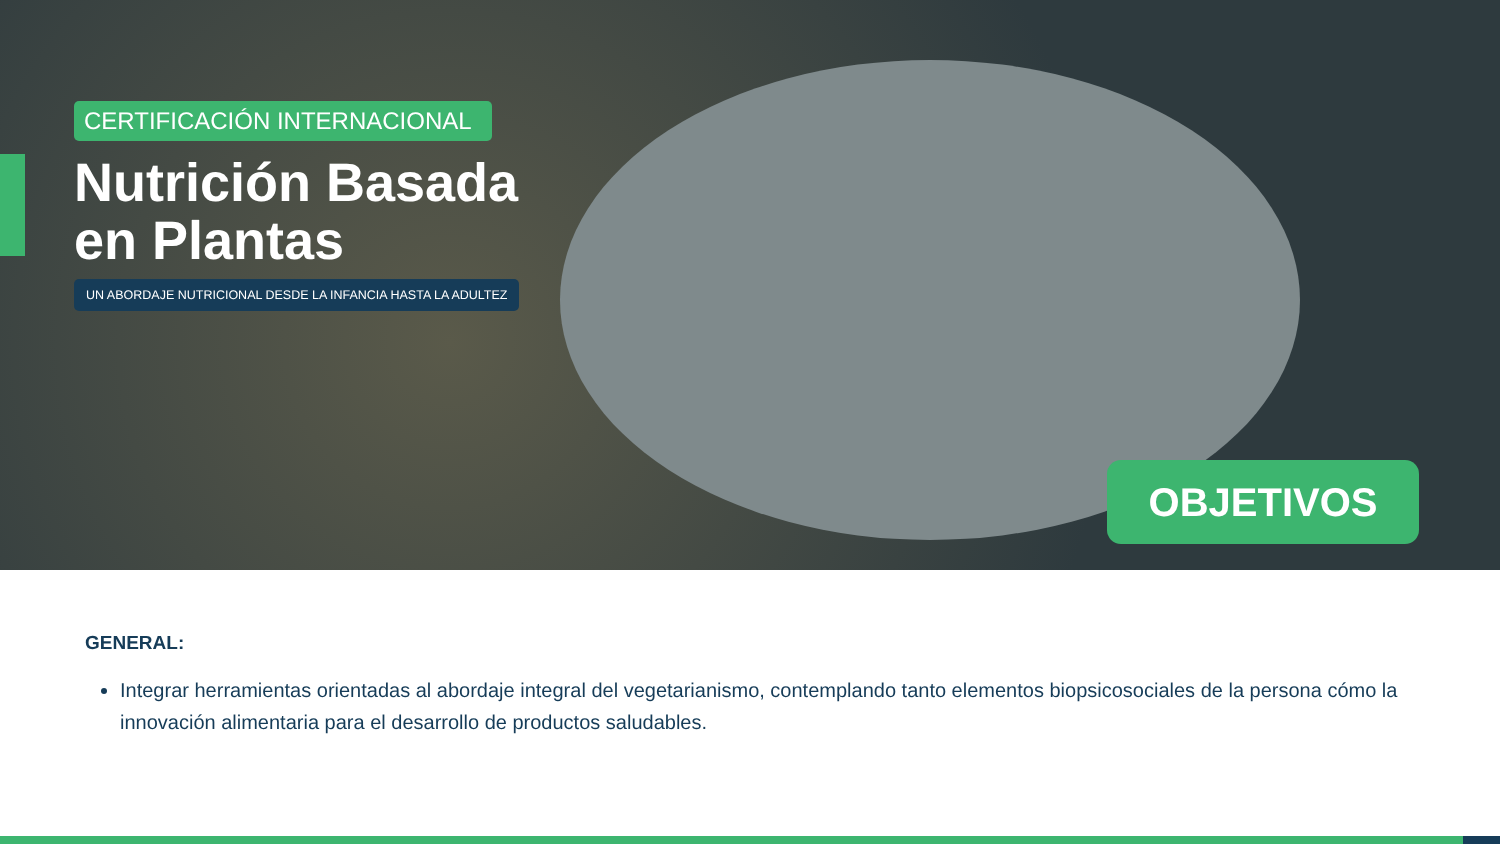CERTIFICACIÓN INTERNACIONAL
Nutrición Basada
en Plantas
UN ABORDAJE NUTRICIONAL DESDE LA INFANCIA HASTA LA ADULTEZ
OBJETIVOS
GENERAL:
Integrar herramientas orientadas al abordaje integral del vegetarianismo, contemplando tanto elementos biopsicosociales de la persona cómo la innovación alimentaria para el desarrollo de productos saludables.